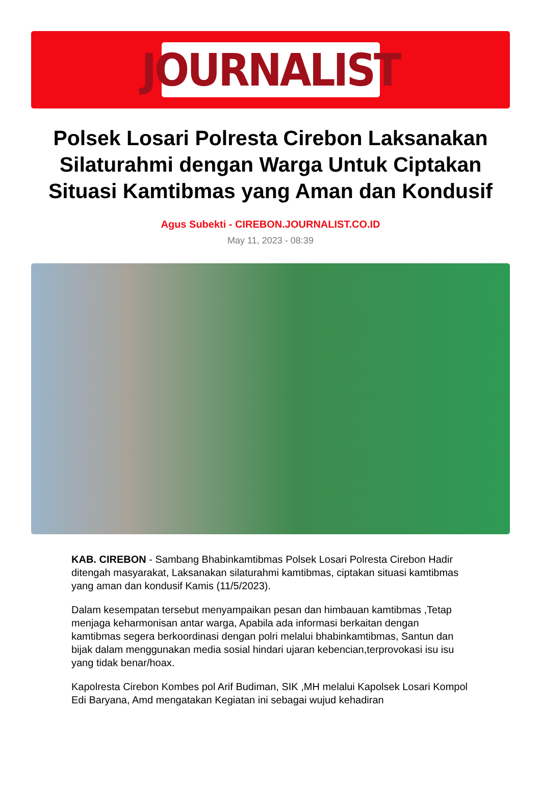JOURNALIST
Polsek Losari Polresta Cirebon Laksanakan Silaturahmi dengan Warga Untuk Ciptakan Situasi Kamtibmas yang Aman dan Kondusif
Agus Subekti - CIREBON.JOURNALIST.CO.ID
May 11, 2023 - 08:39
KAB. CIREBON - Sambang Bhabinkamtibmas Polsek Losari Polresta Cirebon Hadir ditengah masyarakat, Laksanakan silaturahmi kamtibmas, ciptakan situasi kamtibmas yang aman dan kondusif Kamis (11/5/2023).
Dalam kesempatan tersebut menyampaikan pesan dan himbauan kamtibmas ,Tetap menjaga keharmonisan antar warga, Apabila ada informasi berkaitan dengan kamtibmas segera berkoordinasi dengan polri melalui bhabinkamtibmas, Santun dan bijak dalam menggunakan media sosial hindari ujaran kebencian,terprovokasi isu isu yang tidak benar/hoax.
Kapolresta Cirebon Kombes pol Arif Budiman, SIK ,MH melalui Kapolsek Losari Kompol Edi Baryana, Amd mengatakan Kegiatan ini sebagai wujud kehadiran